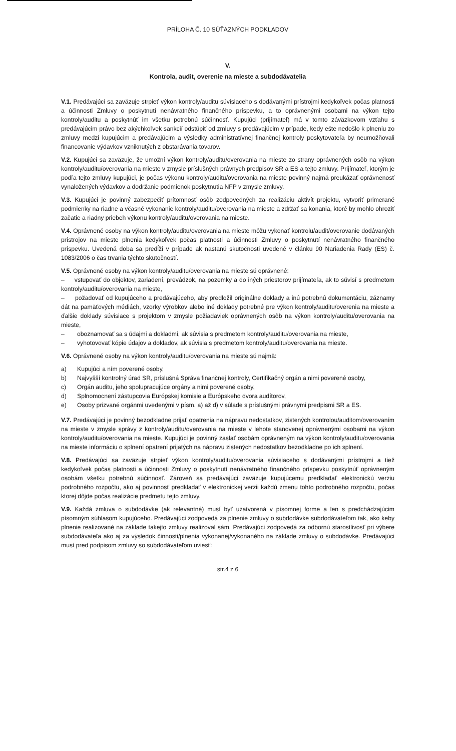PRÍLOHA Č. 10 SÚŤAZNÝCH PODKLADOV
V.
Kontrola, audit, overenie na mieste a subdodávatelia
V.1. Predávajúci sa zaväzuje strpieť výkon kontroly/auditu súvisiaceho s dodávanými prístrojmi kedykoľvek počas platnosti a účinnosti Zmluvy o poskytnutí nenávratného finančného príspevku, a to oprávnenými osobami na výkon tejto kontroly/auditu a poskytnúť im všetku potrebnú súčinnosť. Kupujúci (prijímateľ) má v tomto záväzkovom vzťahu s predávajúcim právo bez akýchkoľvek sankcií odstúpiť od zmluvy s predávajúcim v prípade, kedy ešte nedošlo k plneniu zo zmluvy medzi kupujúcim a predávajúcim a výsledky administratívnej finančnej kontroly poskytovateľa by neumožňovali financovanie výdavkov vzniknutých z obstarávania tovarov.
V.2. Kupujúci sa zaväzuje, že umožní výkon kontroly/auditu/overovania na mieste zo strany oprávnených osôb na výkon kontroly/auditu/overovania na mieste v zmysle príslušných právnych predpisov SR a ES a tejto zmluvy. Prijímateľ, ktorým je podľa tejto zmluvy kupujúci, je počas výkonu kontroly/auditu/overovania na mieste povinný najmä preukázať oprávnenosť vynaložených výdavkov a dodržanie podmienok poskytnutia NFP v zmysle zmluvy.
V.3. Kupujúci je povinný zabezpečiť prítomnosť osôb zodpovedných za realizáciu aktivít projektu, vytvoriť primerané podmienky na riadne a včasné vykonanie kontroly/auditu/overovania na mieste a zdržať sa konania, ktoré by mohlo ohroziť začatie a riadny priebeh výkonu kontroly/auditu/overovania na mieste.
V.4. Oprávnené osoby na výkon kontroly/auditu/overovania na mieste môžu vykonať kontrolu/audit/overovanie dodávaných prístrojov na mieste plnenia kedykoľvek počas platnosti a účinnosti Zmluvy o poskytnutí nenávratného finančného príspevku. Uvedená doba sa predĺži v prípade ak nastanú skutočnosti uvedené v článku 90 Nariadenia Rady (ES) č. 1083/2006 o čas trvania týchto skutočností.
V.5. Oprávnené osoby na výkon kontroly/auditu/overovania na mieste sú oprávnené:
– vstupovať do objektov, zariadení, prevádzok, na pozemky a do iných priestorov prijímateľa, ak to súvisí s predmetom kontroly/auditu/overovania na mieste,
– požadovať od kupujúceho a predávajúceho, aby predložil originálne doklady a inú potrebnú dokumentáciu, záznamy dát na pamäťových médiách, vzorky výrobkov alebo iné doklady potrebné pre výkon kontroly/auditu/overenia na mieste a ďalšie doklady súvisiace s projektom v zmysle požiadaviek oprávnených osôb na výkon kontroly/auditu/overovania na mieste,
– oboznamovať sa s údajmi a dokladmi, ak súvisia s predmetom kontroly/auditu/overovania na mieste,
– vyhotovovať kópie údajov a dokladov, ak súvisia s predmetom kontroly/auditu/overovania na mieste.
V.6. Oprávnené osoby na výkon kontroly/auditu/overovania na mieste sú najmä:
a) Kupujúci a ním poverené osoby,
b) Najvyšší kontrolný úrad SR, príslušná Správa finančnej kontroly, Certifikačný orgán a nimi poverené osoby,
c) Orgán auditu, jeho spolupracujúce orgány a nimi poverené osoby,
d) Splnomocnení zástupcovia Európskej komisie a Európskeho dvora audítorov,
e) Osoby prizvané orgánmi uvedenými v písm. a) až d) v súlade s príslušnými právnymi predpismi SR a ES.
V.7. Predávajúci je povinný bezodkladne prijať opatrenia na nápravu nedostatkov, zistených kontrolou/auditom/overovaním na mieste v zmysle správy z kontroly/auditu/overovania na mieste v lehote stanovenej oprávnenými osobami na výkon kontroly/auditu/overovania na mieste. Kupujúci je povinný zaslať osobám oprávneným na výkon kontroly/auditu/overovania na mieste informáciu o splnení opatrení prijatých na nápravu zistených nedostatkov bezodkladne po ich splnení.
V.8. Predávajúci sa zaväzuje strpieť výkon kontroly/auditu/overovania súvisiaceho s dodávanými prístrojmi a tiež kedykoľvek počas platnosti a účinnosti Zmluvy o poskytnutí nenávratného finančného príspevku poskytnúť oprávneným osobám všetku potrebnú súčinnosť. Zároveň sa predávajúci zaväzuje kupujúcemu predkladať elektronickú verziu podrobného rozpočtu, ako aj povinnosť predkladať v elektronickej verzii každú zmenu tohto podrobného rozpočtu, počas ktorej dôjde počas realizácie predmetu tejto zmluvy.
V.9. Každá zmluva o subdodávke (ak relevantné) musí byť uzatvorená v písomnej forme a len s predchádzajúcim písomným súhlasom kupujúceho. Predávajúci zodpovedá za plnenie zmluvy o subdodávke subdodávateľom tak, ako keby plnenie realizované na základe takejto zmluvy realizoval sám. Predávajúci zodpovedá za odbornú starostlivosť pri výbere subdodávateľa ako aj za výsledok činnosti/plnenia vykonanej/vykonaného na základe zmluvy o subdodávke. Predávajúci musí pred podpisom zmluvy so subdodávateľom uviesť:
str.4 z 6